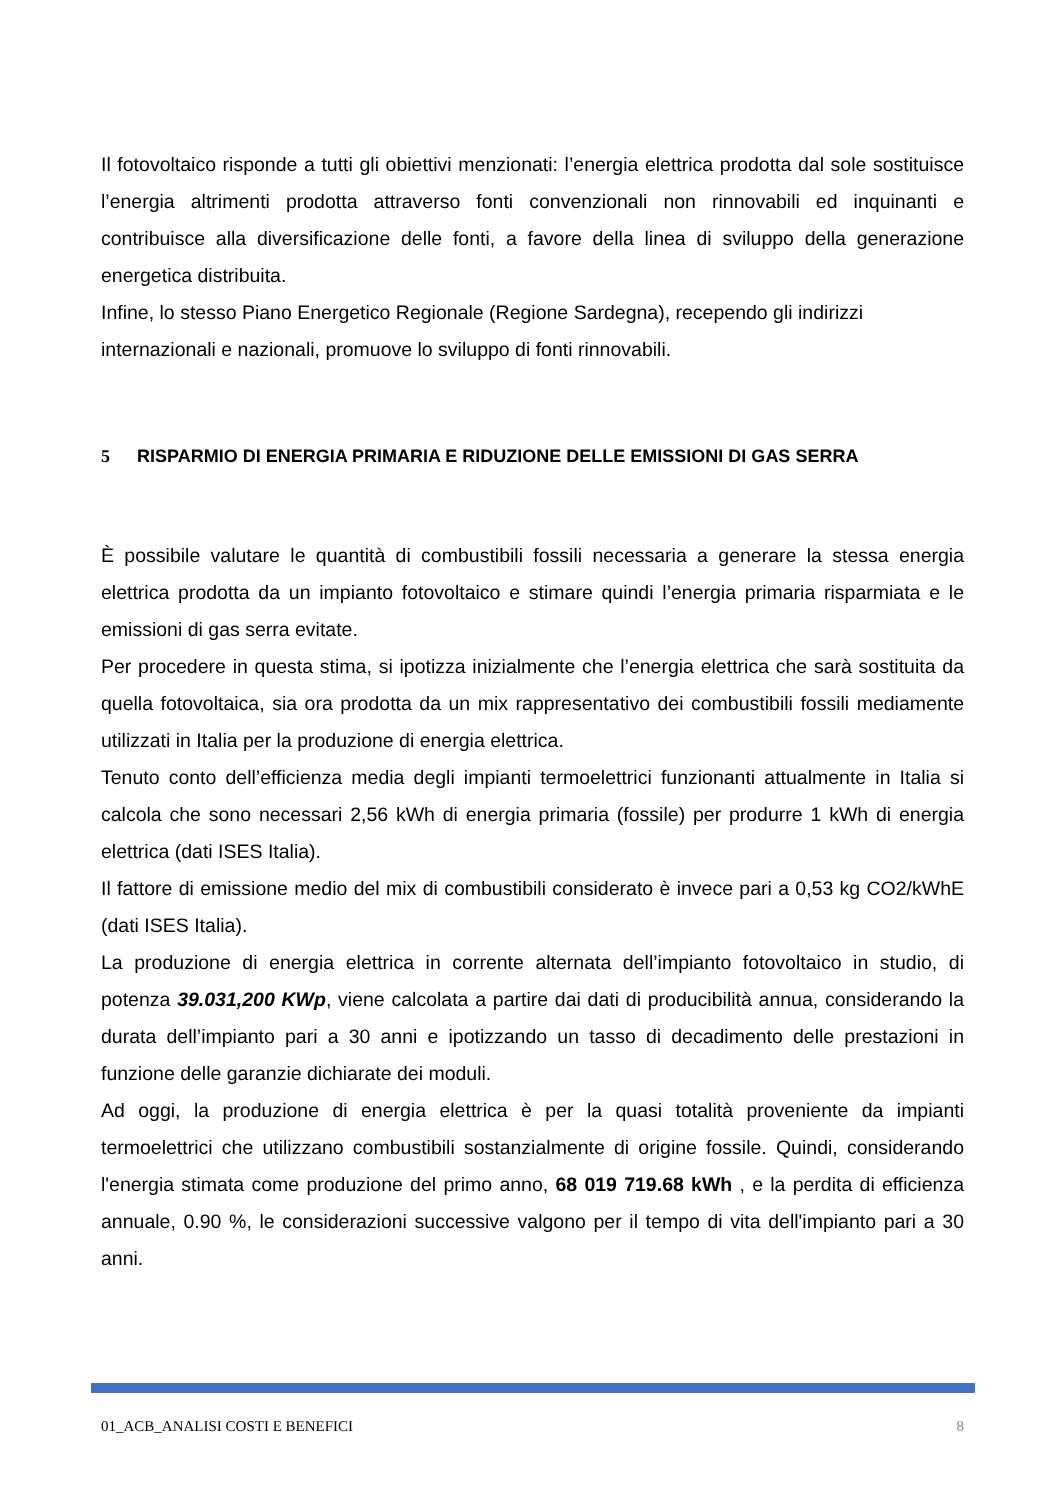Il fotovoltaico risponde a tutti gli obiettivi menzionati: l’energia elettrica prodotta dal sole sostituisce l’energia altrimenti prodotta attraverso fonti convenzionali non rinnovabili ed inquinanti e contribuisce alla diversificazione delle fonti, a favore della linea di sviluppo della generazione energetica distribuita.
Infine, lo stesso Piano Energetico Regionale (Regione Sardegna), recependo gli indirizzi internazionali e nazionali, promuove lo sviluppo di fonti rinnovabili.
5 RISPARMIO DI ENERGIA PRIMARIA E RIDUZIONE DELLE EMISSIONI DI GAS SERRA
È possibile valutare le quantità di combustibili fossili necessaria a generare la stessa energia elettrica prodotta da un impianto fotovoltaico e stimare quindi l’energia primaria risparmiata e le emissioni di gas serra evitate.
Per procedere in questa stima, si ipotizza inizialmente che l’energia elettrica che sarà sostituita da quella fotovoltaica, sia ora prodotta da un mix rappresentativo dei combustibili fossili mediamente utilizzati in Italia per la produzione di energia elettrica.
Tenuto conto dell’efficienza media degli impianti termoelettrici funzionanti attualmente in Italia si calcola che sono necessari 2,56 kWh di energia primaria (fossile) per produrre 1 kWh di energia elettrica (dati ISES Italia).
Il fattore di emissione medio del mix di combustibili considerato è invece pari a 0,53 kg CO2/kWhE (dati ISES Italia).
La produzione di energia elettrica in corrente alternata dell’impianto fotovoltaico in studio, di potenza 39.031,200 KWp, viene calcolata a partire dai dati di producibilità annua, considerando la durata dell’impianto pari a 30 anni e ipotizzando un tasso di decadimento delle prestazioni in funzione delle garanzie dichiarate dei moduli.
Ad oggi, la produzione di energia elettrica è per la quasi totalità proveniente da impianti termoelettrici che utilizzano combustibili sostanzialmente di origine fossile. Quindi, considerando l'energia stimata come produzione del primo anno, 68 019 719.68 kWh , e la perdita di efficienza annuale, 0.90 %, le considerazioni successive valgono per il tempo di vita dell'impianto pari a 30 anni.
01_ACB_ANALISI COSTI E BENEFICI 8